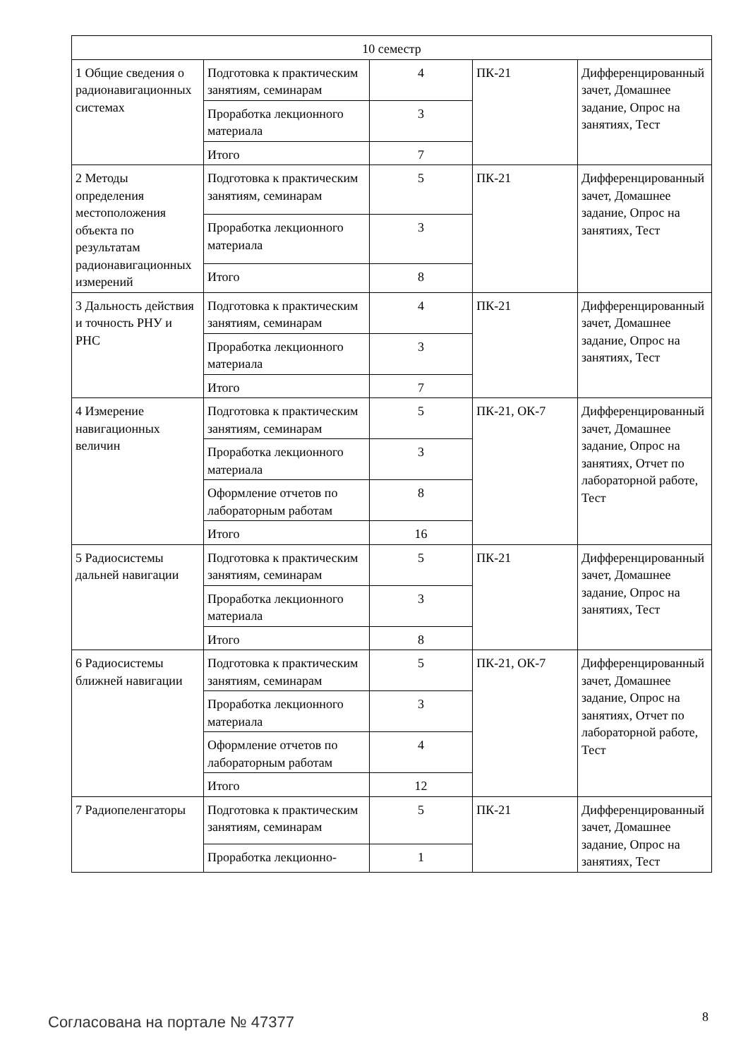| 10 семестр | | | | |
| 1 Общие сведения о радионавигационных системах | Подготовка к практическим занятиям, семинарам | 4 | ПК-21 | Дифференцированный зачет, Домашнее задание, Опрос на занятиях, Тест |
| | Проработка лекционного материала | 3 | | |
| | Итого | 7 | | |
| 2 Методы определения местоположения объекта по результатам радионавигационных измерений | Подготовка к практическим занятиям, семинарам | 5 | ПК-21 | Дифференцированный зачет, Домашнее задание, Опрос на занятиях, Тест |
| | Проработка лекционного материала | 3 | | |
| | Итого | 8 | | |
| 3 Дальность действия и точность РНУ и РНС | Подготовка к практическим занятиям, семинарам | 4 | ПК-21 | Дифференцированный зачет, Домашнее задание, Опрос на занятиях, Тест |
| | Проработка лекционного материала | 3 | | |
| | Итого | 7 | | |
| 4 Измерение навигационных величин | Подготовка к практическим занятиям, семинарам | 5 | ПК-21, ОК-7 | Дифференцированный зачет, Домашнее задание, Опрос на занятиях, Отчет по лабораторной работе, Тест |
| | Проработка лекционного материала | 3 | | |
| | Оформление отчетов по лабораторным работам | 8 | | |
| | Итого | 16 | | |
| 5 Радиосистемы дальней навигации | Подготовка к практическим занятиям, семинарам | 5 | ПК-21 | Дифференцированный зачет, Домашнее задание, Опрос на занятиях, Тест |
| | Проработка лекционного материала | 3 | | |
| | Итого | 8 | | |
| 6 Радиосистемы ближней навигации | Подготовка к практическим занятиям, семинарам | 5 | ПК-21, ОК-7 | Дифференцированный зачет, Домашнее задание, Опрос на занятиях, Отчет по лабораторной работе, Тест |
| | Проработка лекционного материала | 3 | | |
| | Оформление отчетов по лабораторным работам | 4 | | |
| | Итого | 12 | | |
| 7 Радиопеленгаторы | Подготовка к практическим занятиям, семинарам | 5 | ПК-21 | Дифференцированный зачет, Домашнее задание, Опрос на занятиях, Тест |
| | Проработка лекционно- | 1 | | |
Согласована на портале № 47377 8